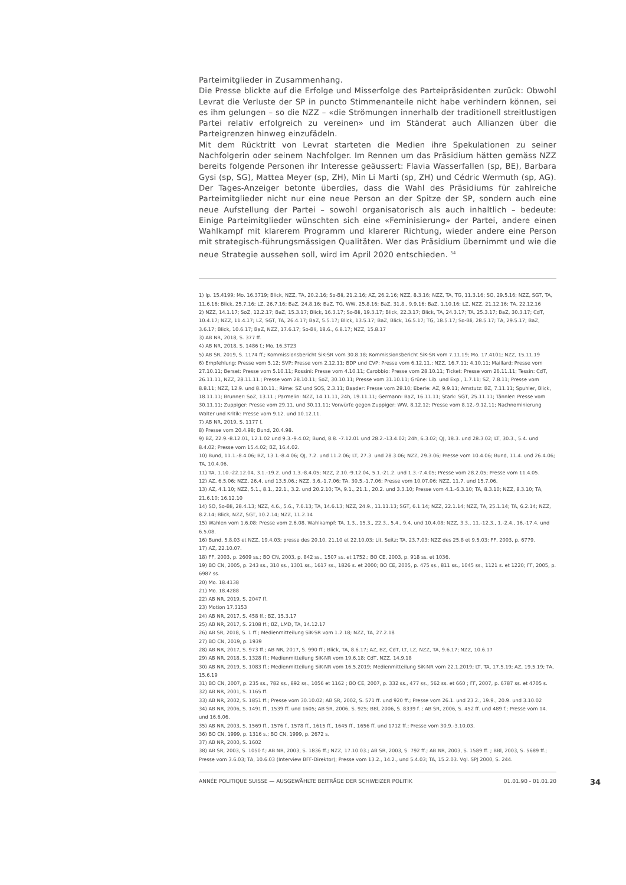Parteimitglieder in Zusammenhang.
Die Presse blickte auf die Erfolge und Misserfolge des Parteipräsidenten zurück: Obwohl Levrat die Verluste der SP in puncto Stimmenanteile nicht habe verhindern können, sei es ihm gelungen – so die NZZ – «die Strömungen innerhalb der traditionell streitlustigen Partei relativ erfolgreich zu vereinen» und im Ständerat auch Allianzen über die Parteigrenzen hinweg einzufädeln.
Mit dem Rücktritt von Levrat starteten die Medien ihre Spekulationen zu seiner Nachfolgerin oder seinem Nachfolger. Im Rennen um das Präsidium hätten gemäss NZZ bereits folgende Personen ihr Interesse geäussert: Flavia Wasserfallen (sp, BE), Barbara Gysi (sp, SG), Mattea Meyer (sp, ZH), Min Li Marti (sp, ZH) und Cédric Wermuth (sp, AG). Der Tages-Anzeiger betonte überdies, dass die Wahl des Präsidiums für zahlreiche Parteimitglieder nicht nur eine neue Person an der Spitze der SP, sondern auch eine neue Aufstellung der Partei – sowohl organisatorisch als auch inhaltlich – bedeute: Einige Parteimitglieder wünschten sich eine «Feminisierung» der Partei, andere einen Wahlkampf mit klarerem Programm und klarerer Richtung, wieder andere eine Person mit strategisch-führungsmässigen Qualitäten. Wer das Präsidium übernimmt und wie die neue Strategie aussehen soll, wird im April 2020 entschieden. <sup>54</sup>
1) Ip. 15.4199; Mo. 16.3719; Blick, NZZ, TA, 20.2.16; So-Bli, 21.2.16; AZ, 26.2.16; NZZ, 8.3.16; NZZ, TA, TG, 11.3.16; SO, 29.5.16; NZZ, SGT, TA, 11.6.16; Blick, 25.7.16; LZ, 26.7.16; BaZ, 24.8.16; BaZ, TG, WW, 25.8.16; BaZ, 31.8., 9.9.16; BaZ, 1.10.16; LZ, NZZ, 21.12.16; TA, 22.12.16
2) NZZ, 14.1.17; SoZ, 12.2.17; BaZ, 15.3.17; Blick, 16.3.17; So-Bli, 19.3.17; Blick, 22.3.17; Blick, TA, 24.3.17; TA, 25.3.17; BaZ, 30.3.17; CdT, 10.4.17; NZZ, 11.4.17; LZ, SGT, TA, 26.4.17; BaZ, 5.5.17; Blick, 13.5.17; BaZ, Blick, 16.5.17; TG, 18.5.17; So-Bli, 28.5.17; TA, 29.5.17; BaZ, 3.6.17; Blick, 10.6.17; BaZ, NZZ, 17.6.17; So-Bli, 18.6., 6.8.17; NZZ, 15.8.17
3) AB NR, 2018, S. 377 ff.
4) AB NR, 2018, S. 1486 f.; Mo. 16.3723
5) AB SR, 2019, S. 1174 ff.; Kommissionsbericht SiK-SR vom 30.8.18; Kommissionsbericht SiK-SR vom 7.11.19; Mo. 17.4101; NZZ, 15.11.19
6) Empfehlung: Presse vom 5.12; SVP: Presse vom 2.12.11; BDP und CVP: Presse vom 6.12.11.; NZZ, 16.7.11; 4.10.11; Maillard: Presse vom 27.10.11; Berset: Presse vom 5.10.11; Rossini: Presse vom 4.10.11; Carobbio: Presse vom 28.10.11; Ticket: Presse vom 26.11.11; Tessin: CdT, 26.11.11, NZZ, 28.11.11.; Presse vom 28.10.11; SoZ, 30.10.11; Presse vom 31.10.11; Grüne: Lib. und Exp., 1.7.11; SZ, 7.8.11; Presse vom 8.8.11; NZZ, 12.9. und 8.10.11.; Rime: SZ und SOS, 2.3.11; Baader: Presse vom 28.10; Eberle: AZ, 9.9.11; Amstutz: BZ, 7.11.11; Spuhler, Blick, 18.11.11; Brunner: SoZ, 13.11.; Parmelin: NZZ, 14.11.11, 24h, 19.11.11; Germann: BaZ, 16.11.11; Stark: SGT, 25.11.11; Tännler: Presse vom 30.11.11; Zuppiger: Presse vom 29.11. und 30.11.11; Vorwürfe gegen Zuppiger: WW, 8.12.12; Presse vom 8.12.-9.12.11; Nachnominierung Walter und Kritik: Presse vom 9.12. und 10.12.11.
7) AB NR, 2019, S. 1177 f.
8) Presse vom 20.4.98; Bund, 20.4.98.
9) BZ, 22.9.-8.12.01, 12.1.02 und 9.3.-9.4.02; Bund, 8.8. -7.12.01 und 28.2.-13.4.02; 24h, 6.3.02; QJ, 18.3. und 28.3.02; LT, 30.3., 5.4. und 8.4.02; Presse vom 15.4.02; BZ, 16.4.02.
10) Bund, 11.1.-8.4.06; BZ, 13.1.-8.4.06; QJ, 7.2. und 11.2.06; LT, 27.3. und 28.3.06; NZZ, 29.3.06; Presse vom 10.4.06; Bund, 11.4. und 26.4.06; TA, 10.4.06.
11) TA, 1.10.-22.12.04, 3.1.-19.2. und 1.3.-8.4.05; NZZ, 2.10.-9.12.04, 5.1.-21.2. und 1.3.-7.4.05; Presse vom 28.2.05; Presse vom 11.4.05.
12) AZ, 6.5.06; NZZ, 26.4. und 13.5.06.; NZZ, 3.6.-1.7.06; TA, 30.5.-1.7.06; Presse vom 10.07.06; NZZ, 11.7. und 15.7.06.
13) AZ, 4.1.10; NZZ, 5.1., 8.1., 22.1., 3.2. und 20.2.10; TA, 9.1., 21.1., 20.2. und 3.3.10; Presse vom 4.1.-6.3.10; TA, 8.3.10; NZZ, 8.3.10; TA, 21.6.10; 16.12.10
14) SO, So-Bli, 28.4.13; NZZ, 4.6., 5.6., 7.6.13; TA, 14.6.13; NZZ, 24.9., 11.11.13; SGT, 6.1.14; NZZ, 22.1.14; NZZ, TA, 25.1.14; TA, 6.2.14; NZZ, 8.2.14; Blick, NZZ, SGT, 10.2.14; NZZ, 11.2.14
15) Wahlen vom 1.6.08: Presse vom 2.6.08. Wahlkampf: TA, 1.3., 15.3., 22.3., 5.4., 9.4. und 10.4.08; NZZ, 3.3., 11.-12.3., 1.-2.4., 16.-17.4. und 6.5.08.
16) Bund, 5.8.03 et NZZ, 19.4.03; presse des 20.10, 21.10 et 22.10.03; Lit. Seitz; TA, 23.7.03; NZZ des 25.8 et 9.5.03; FF, 2003, p. 6779.
17) AZ, 22.10.07.
18) FF, 2003, p. 2609 ss.; BO CN, 2003, p. 842 ss., 1507 ss. et 1752.; BO CE, 2003, p. 918 ss. et 1036.
19) BO CN, 2005, p. 243 ss., 310 ss., 1301 ss., 1617 ss., 1826 s. et 2000; BO CE, 2005, p. 475 ss., 811 ss., 1045 ss., 1121 s. et 1220; FF, 2005, p. 6987 ss.
20) Mo. 18.4138
21) Mo. 18.4288
22) AB NR, 2019, S. 2047 ff.
23) Motion 17.3153
24) AB NR, 2017, S. 458 ff.; BZ, 15.3.17
25) AB NR, 2017, S. 2108 ff.; BZ, LMD, TA, 14.12.17
26) AB SR, 2018, S. 1 ff.; Medienmitteilung SiK-SR vom 1.2.18; NZZ, TA, 27.2.18
27) BO CN, 2019, p. 1939
28) AB NR, 2017, S. 973 ff.; AB NR, 2017, S. 990 ff.; Blick, TA, 8.6.17; AZ, BZ, CdT, LT, LZ, NZZ, TA, 9.6.17; NZZ, 10.6.17
29) AB NR, 2018, S. 1328 ff.; Medienmitteilung SiK-NR vom 19.6.18; CdT, NZZ, 14.9.18
30) AB NR, 2019, S. 1083 ff.; Medienmitteilung SiK-NR vom 16.5.2019; Medienmitteilung SiK-NR vom 22.1.2019; LT, TA, 17.5.19; AZ, 19.5.19; TA, 15.6.19
31) BO CN, 2007, p. 235 ss., 782 ss., 892 ss., 1056 et 1162 ; BO CE, 2007, p. 332 ss., 477 ss., 562 ss. et 660 ; FF, 2007, p. 6787 ss. et 4705 s.
32) AB NR, 2001, S. 1165 ff.
33) AB NR, 2002, S. 1851 ff.; Presse vom 30.10.02; AB SR, 2002, S. 571 ff. und 920 ff.; Presse vom 26.1. und 23.2., 19.9., 20.9. und 3.10.02
34) AB NR, 2006, S. 1491 ff., 1539 ff. und 1605; AB SR, 2006, S. 925; BBl, 2006, S. 8339 f. ; AB SR, 2006, S. 452 ff. und 489 f.; Presse vom 14. und 16.6.06.
35) AB NR, 2003, S. 1569 ff., 1576 f., 1578 ff., 1615 ff., 1645 ff., 1656 ff. und 1712 ff.; Presse vom 30.9.-3.10.03.
36) BO CN, 1999, p. 1316 s.; BO CN, 1999, p. 2672 s.
37) AB NR, 2000, S. 1602
38) AB SR, 2003, S. 1050 f.; AB NR, 2003, S. 1836 ff.; NZZ, 17.10.03.; AB SR, 2003, S. 792 ff.; AB NR, 2003, S. 1589 ff. ; BBl, 2003, S. 5689 ff.; Presse vom 3.6.03; TA, 10.6.03 (Interview BFF-Direktor); Presse vom 13.2., 14.2., und 5.4.03; TA, 15.2.03. Vgl. SPJ 2000, S. 244.
ANNÉE POLITIQUE SUISSE — AUSGEWÄHLTE BEITRÄGE DER SCHWEIZER POLITIK 01.01.90 - 01.01.20
34